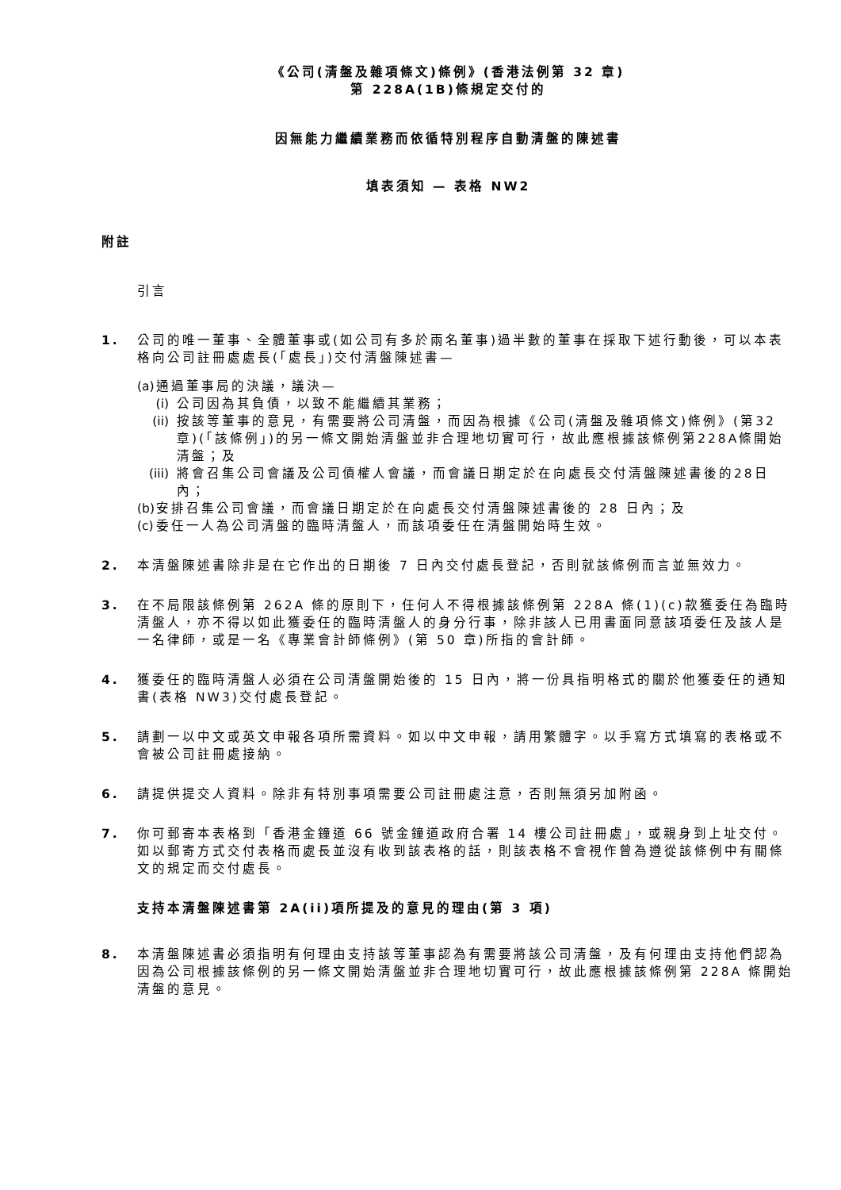《公司(清盤及雜項條文)條例》(香港法例第 32 章)
第 228A(1B)條規定交付的
因無能力繼續業務而依循特別程序自動清盤的陳述書
填表須知 — 表格 NW2
附註
引言
1. 公司的唯一董事、全體董事或(如公司有多於兩名董事)過半數的董事在採取下述行動後，可以本表格向公司註冊處處長(「處長」)交付清盤陳述書—
(a) 通過董事局的決議，議決—
(i) 公司因為其負債，以致不能繼續其業務；
(ii) 按該等董事的意見，有需要將公司清盤，而因為根據《公司(清盤及雜項條文)條例》(第32章)(「該條例」)的另一條文開始清盤並非合理地切實可行，故此應根據該條例第228A條開始清盤；及
(iii) 將會召集公司會議及公司債權人會議，而會議日期定於在向處長交付清盤陳述書後的28日內；
(b) 安排召集公司會議，而會議日期定於在向處長交付清盤陳述書後的 28 日內；及
(c) 委任一人為公司清盤的臨時清盤人，而該項委任在清盤開始時生效。
2. 本清盤陳述書除非是在它作出的日期後 7 日內交付處長登記，否則就該條例而言並無效力。
3. 在不局限該條例第 262A 條的原則下，任何人不得根據該條例第 228A 條(1)(c)款獲委任為臨時清盤人，亦不得以如此獲委任的臨時清盤人的身分行事，除非該人已用書面同意該項委任及該人是一名律師，或是一名《專業會計師條例》(第 50 章)所指的會計師。
4. 獲委任的臨時清盤人必須在公司清盤開始後的 15 日內，將一份具指明格式的關於他獲委任的通知書(表格 NW3)交付處長登記。
5. 請劃一以中文或英文申報各項所需資料。如以中文申報，請用繁體字。以手寫方式填寫的表格或不會被公司註冊處接納。
6. 請提供提交人資料。除非有特別事項需要公司註冊處注意，否則無須另加附函。
7. 你可郵寄本表格到「香港金鐘道 66 號金鐘道政府合署 14 樓公司註冊處」，或親身到上址交付。如以郵寄方式交付表格而處長並沒有收到該表格的話，則該表格不會視作曾為遵從該條例中有關條文的規定而交付處長。
支持本清盤陳述書第 2A(ii)項所提及的意見的理由(第 3 項)
8. 本清盤陳述書必須指明有何理由支持該等董事認為有需要將該公司清盤，及有何理由支持他們認為因為公司根據該條例的另一條文開始清盤並非合理地切實可行，故此應根據該條例第 228A 條開始清盤的意見。